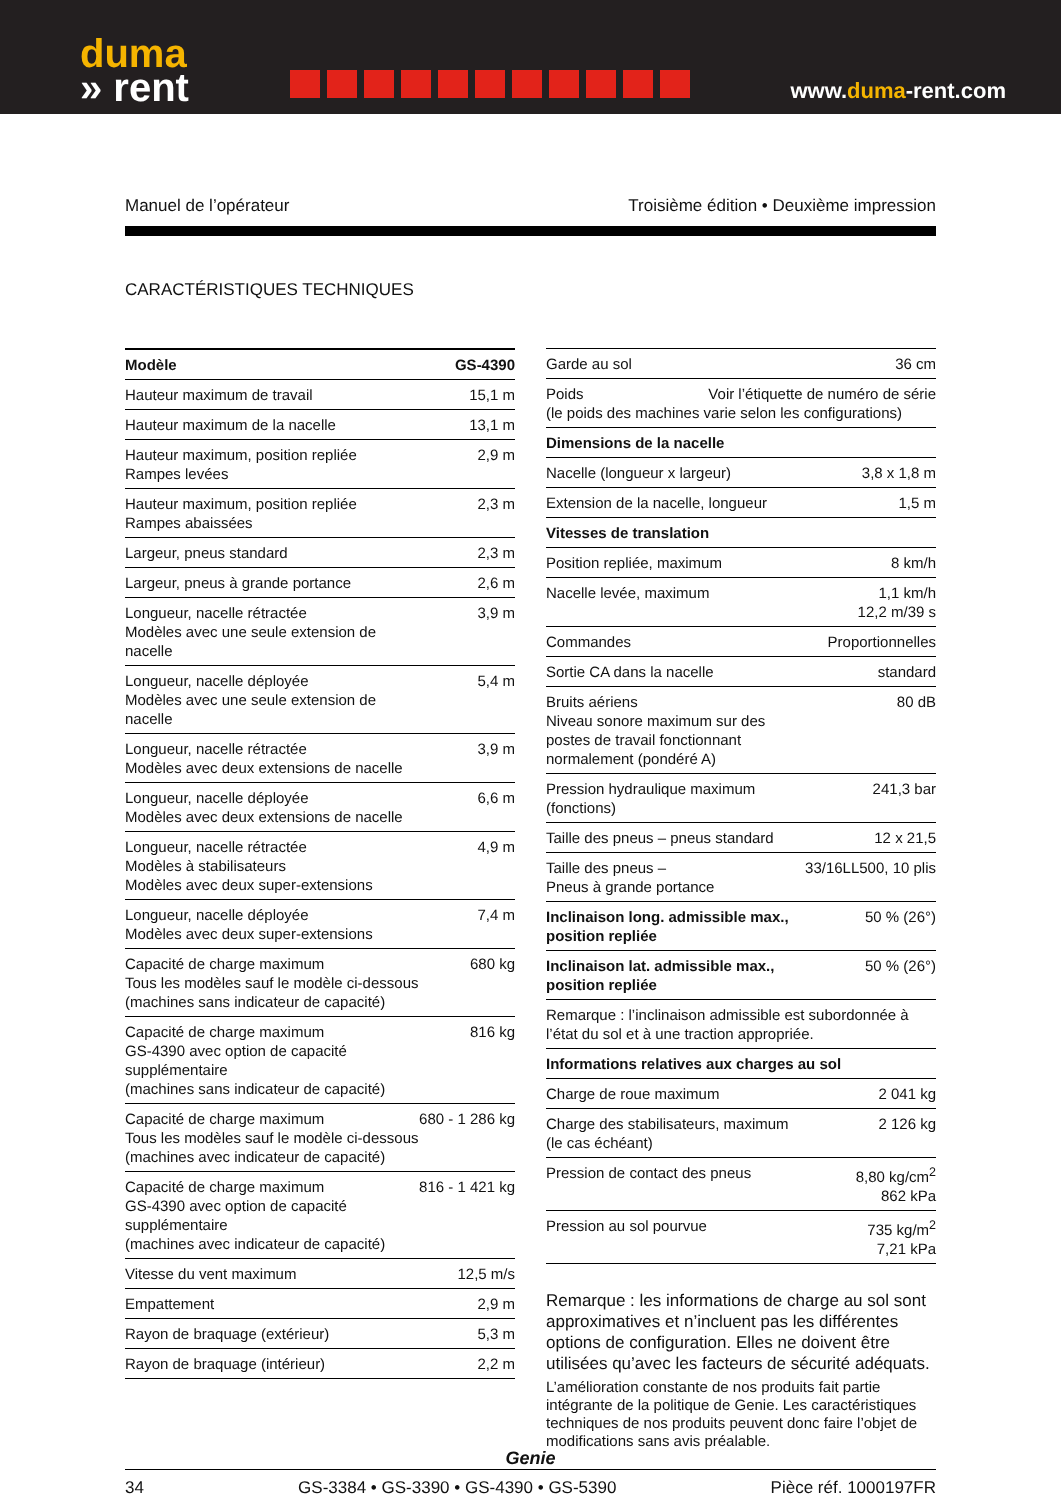duma
» rent
www.duma-rent.com
Manuel de l’opérateur Troisième édition • Deuxième impression
CARACTÉRISTIQUES TECHNIQUES
| Modèle | GS-4390 |
| --- | --- |
| Hauteur maximum de travail | 15,1 m |
| Hauteur maximum de la nacelle | 13,1 m |
| Hauteur maximum, position repliée Rampes levées | 2,9 m |
| Hauteur maximum, position repliée Rampes abaissées | 2,3 m |
| Largeur, pneus standard | 2,3 m |
| Largeur, pneus à grande portance | 2,6 m |
| Longueur, nacelle rétractée Modèles avec une seule extension de nacelle | 3,9 m |
| Longueur, nacelle déployée Modèles avec une seule extension de nacelle | 5,4 m |
| Longueur, nacelle rétractée Modèles avec deux extensions de nacelle | 3,9 m |
| Longueur, nacelle déployée Modèles avec deux extensions de nacelle | 6,6 m |
| Longueur, nacelle rétractée Modèles à stabilisateurs Modèles avec deux super-extensions | 4,9 m |
| Longueur, nacelle déployée Modèles avec deux super-extensions | 7,4 m |
| Capacité de charge maximum Tous les modèles sauf le modèle ci-dessous (machines sans indicateur de capacité) | 680 kg |
| Capacité de charge maximum GS-4390 avec option de capacité supplémentaire (machines sans indicateur de capacité) | 816 kg |
| Capacité de charge maximum Tous les modèles sauf le modèle ci-dessous (machines avec indicateur de capacité) | 680 - 1 286 kg |
| Capacité de charge maximum GS-4390 avec option de capacité supplémentaire (machines avec indicateur de capacité) | 816 - 1 421 kg |
| Vitesse du vent maximum | 12,5 m/s |
| Empattement | 2,9 m |
| Rayon de braquage (extérieur) | 5,3 m |
| Rayon de braquage (intérieur) | 2,2 m |
| Garde au sol | 36 cm |
| Poids Voir l’étiquette de numéro de série (le poids des machines varie selon les configurations) | |
| Dimensions de la nacelle | |
| Nacelle (longueur x largeur) | 3,8 x 1,8 m |
| Extension de la nacelle, longueur | 1,5 m |
| Vitesses de translation | |
| Position repliée, maximum | 8 km/h |
| Nacelle levée, maximum | 1,1 km/h 12,2 m/39 s |
| Commandes | Proportionnelles |
| Sortie CA dans la nacelle | standard |
| Bruits aériens Niveau sonore maximum sur des postes de travail fonctionnant normalement (pondéré A) | 80 dB |
| Pression hydraulique maximum (fonctions) | 241,3 bar |
| Taille des pneus – pneus standard | 12 x 21,5 |
| Taille des pneus – Pneus à grande portance | 33/16LL500, 10 plis |
| Inclinaison long. admissible max., position repliée | 50 % (26°) |
| Inclinaison lat. admissible max., position repliée | 50 % (26°) |
| Remarque : l’inclinaison admissible est subordonnée à l’état du sol et à une traction appropriée. | |
| Informations relatives aux charges au sol | |
| Charge de roue maximum | 2 041 kg |
| Charge des stabilisateurs, maximum (le cas échéant) | 2 126 kg |
| Pression de contact des pneus | 8,80 kg/cm<sup>2</sup> 862 kPa |
| Pression au sol pourvue | 735 kg/m<sup>2</sup> 7,21 kPa |
Remarque : les informations de charge au sol sont approximatives et n’incluent pas les différentes options de configuration. Elles ne doivent être utilisées qu’avec les facteurs de sécurité adéquats.
L’amélioration constante de nos produits fait partie intégrante de la politique de Genie. Les caractéristiques techniques de nos produits peuvent donc faire l’objet de modifications sans avis préalable.
Genie
34 GS-3384 • GS-3390 • GS-4390 • GS-5390 Pièce réf. 1000197FR